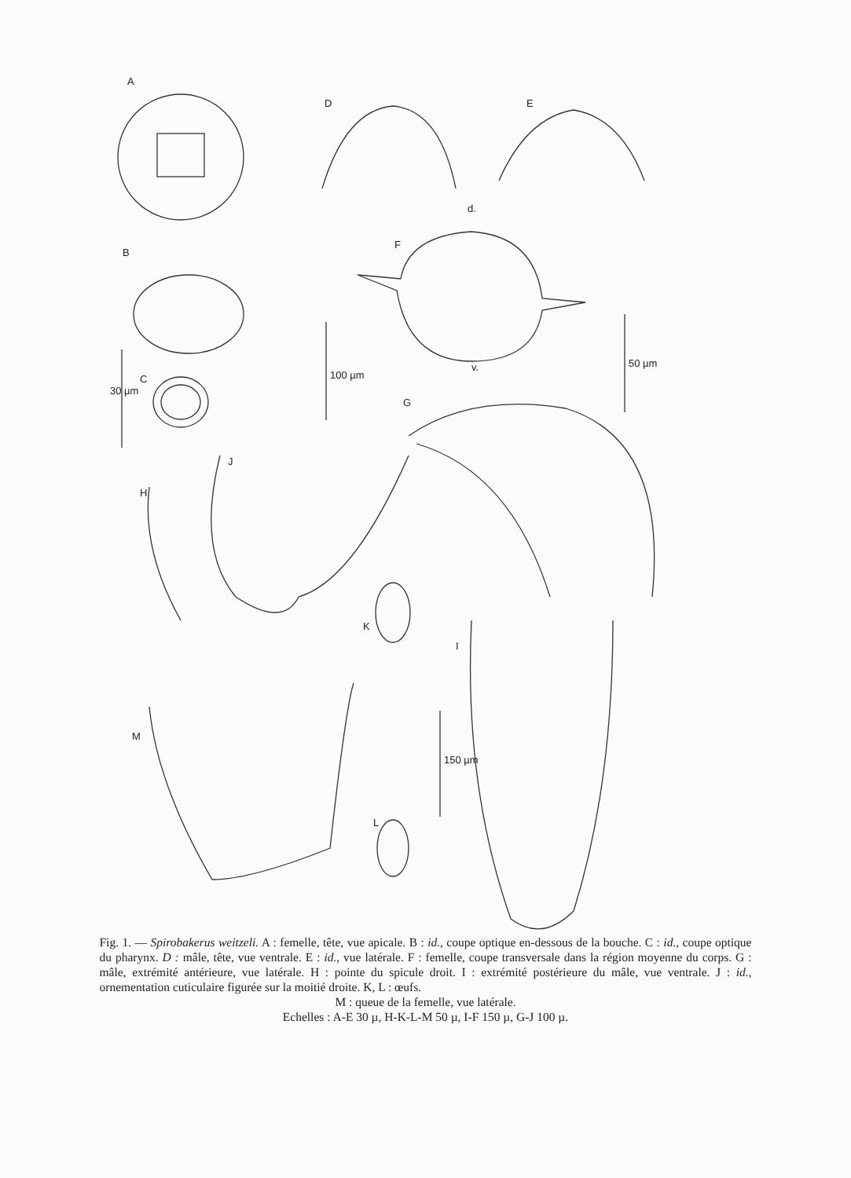A
D E
d.
F
B
C
30 µm
100 µm
50 µm v.
G
J
H
K
I
M
150 µm
L
Fig. 1. — Spirobakerus weitzeli. A : femelle, tête, vue apicale. B : id., coupe optique en-dessous de la bouche. C : id., coupe optique du pharynx. D : mâle, tête, vue ventrale. E : id., vue latérale. F : femelle, coupe transversale dans la région moyenne du corps. G : mâle, extrémité antérieure, vue latérale. H : pointe du spicule droit. I : extrémité postérieure du mâle, vue ventrale. J : id., ornementation cuticulaire figurée sur la moitié droite. K, L : œufs.
M : queue de la femelle, vue latérale.
Echelles : A-E 30 µ, H-K-L-M 50 µ, I-F 150 µ, G-J 100 µ.